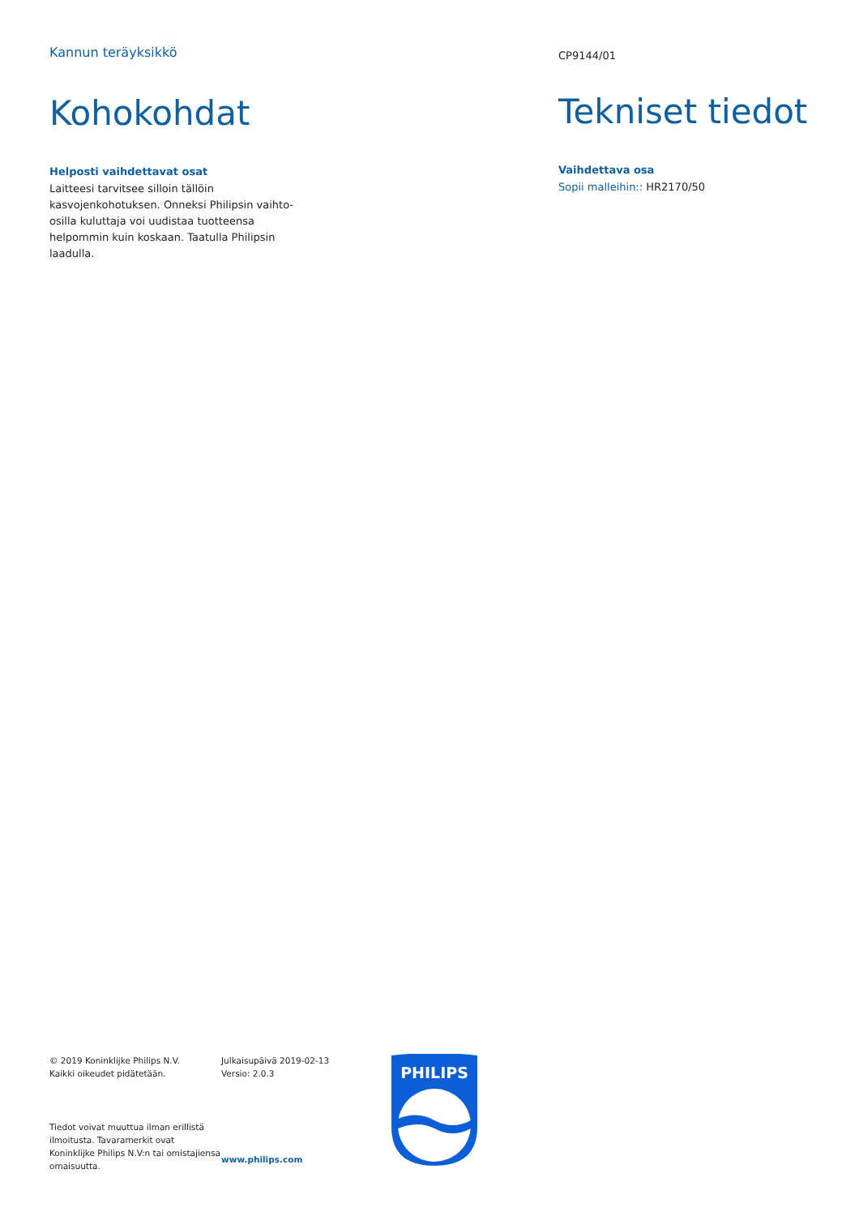Kannun teräyksikkö
Kohokohdat
Helposti vaihdettavat osat
Laitteesi tarvitsee silloin tällöin kasvojenkohotuksen. Onneksi Philipsin vaihto-osilla kuluttaja voi uudistaa tuotteensa helpommin kuin koskaan. Taatulla Philipsin laadulla.
CP9144/01
Tekniset tiedot
Vaihdettava osa
Sopii malleihin:: HR2170/50
© 2019 Koninklijke Philips N.V.
Kaikki oikeudet pidätetään.
Tiedot voivat muuttua ilman erillistä ilmoitusta. Tavaramerkit ovat Koninklijke Philips N.V:n tai omistajiensa omaisuutta.
Julkaisupäivä 2019-02-13
Versio: 2.0.3
www.philips.com
PHILIPS